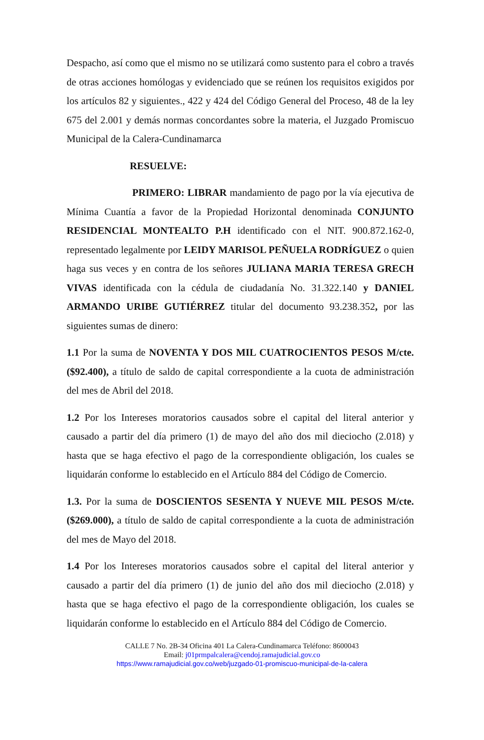Despacho, así como que el mismo no se utilizará como sustento para el cobro a través de otras acciones homólogas y evidenciado que se reúnen los requisitos exigidos por los artículos 82 y siguientes., 422 y 424 del Código General del Proceso, 48 de la ley 675 del 2.001 y demás normas concordantes sobre la materia, el Juzgado Promiscuo Municipal de la Calera-Cundinamarca
RESUELVE:
PRIMERO: LIBRAR mandamiento de pago por la vía ejecutiva de Mínima Cuantía a favor de la Propiedad Horizontal denominada CONJUNTO RESIDENCIAL MONTEALTO P.H identificado con el NIT. 900.872.162-0, representado legalmente por LEIDY MARISOL PEÑUELA RODRÍGUEZ o quien haga sus veces y en contra de los señores JULIANA MARIA TERESA GRECH VIVAS identificada con la cédula de ciudadanía No. 31.322.140 y DANIEL ARMANDO URIBE GUTIÉRREZ titular del documento 93.238.352, por las siguientes sumas de dinero:
1.1 Por la suma de NOVENTA Y DOS MIL CUATROCIENTOS PESOS M/cte. ($92.400), a título de saldo de capital correspondiente a la cuota de administración del mes de Abril del 2018.
1.2 Por los Intereses moratorios causados sobre el capital del literal anterior y causado a partir del día primero (1) de mayo del año dos mil dieciocho (2.018) y hasta que se haga efectivo el pago de la correspondiente obligación, los cuales se liquidarán conforme lo establecido en el Artículo 884 del Código de Comercio.
1.3. Por la suma de DOSCIENTOS SESENTA Y NUEVE MIL PESOS M/cte. ($269.000), a título de saldo de capital correspondiente a la cuota de administración del mes de Mayo del 2018.
1.4 Por los Intereses moratorios causados sobre el capital del literal anterior y causado a partir del día primero (1) de junio del año dos mil dieciocho (2.018) y hasta que se haga efectivo el pago de la correspondiente obligación, los cuales se liquidarán conforme lo establecido en el Artículo 884 del Código de Comercio.
CALLE 7 No. 2B-34 Oficina 401 La Calera-Cundinamarca Teléfono: 8600043
Email: j01prmpalcalera@cendoj.ramajudicial.gov.co
https://www.ramajudicial.gov.co/web/juzgado-01-promiscuo-municipal-de-la-calera